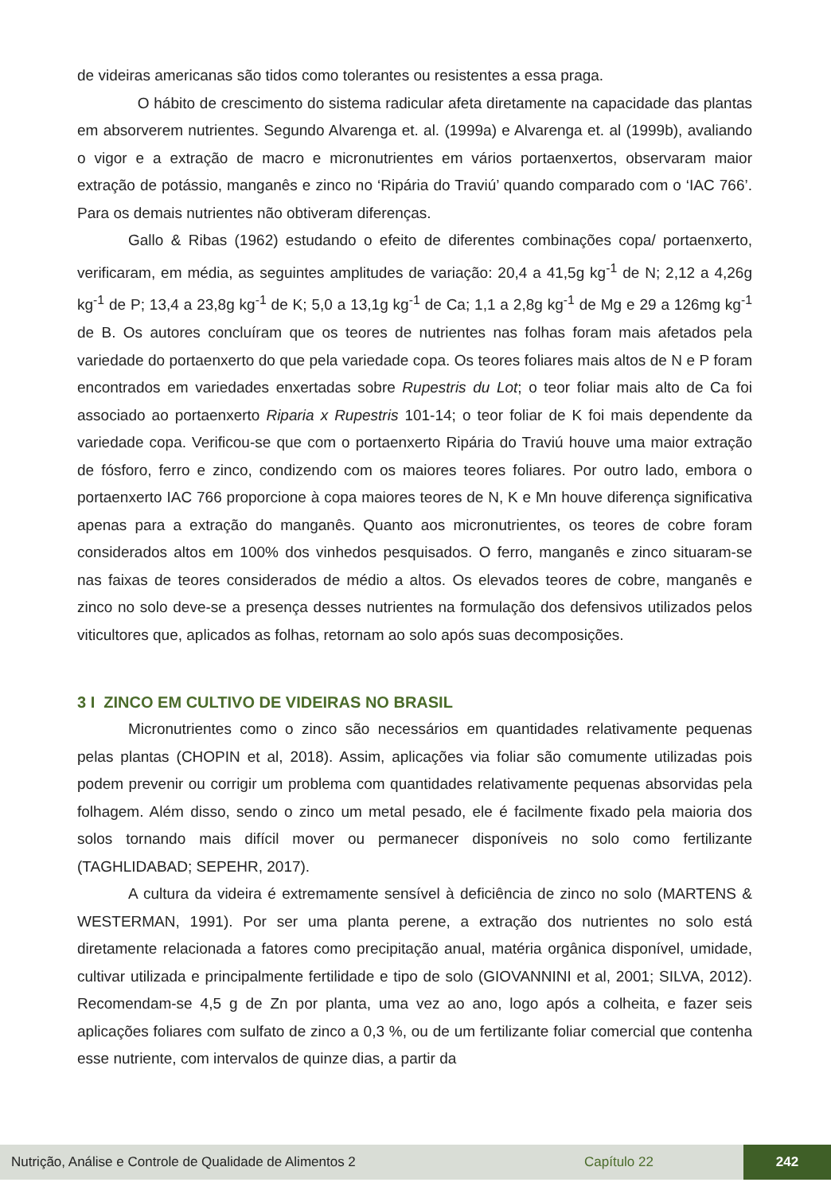de videiras americanas são tidos como tolerantes ou resistentes a essa praga.
O hábito de crescimento do sistema radicular afeta diretamente na capacidade das plantas em absorverem nutrientes. Segundo Alvarenga et. al. (1999a) e Alvarenga et. al (1999b), avaliando o vigor e a extração de macro e micronutrientes em vários portaenxertos, observaram maior extração de potássio, manganês e zinco no ‘Ripária do Traviú’ quando comparado com o ‘IAC 766’. Para os demais nutrientes não obtiveram diferenças.
Gallo & Ribas (1962) estudando o efeito de diferentes combinações copa/ portaenxerto, verificaram, em média, as seguintes amplitudes de variação: 20,4 a 41,5g kg<sup>-1</sup> de N; 2,12 a 4,26g kg<sup>-1</sup> de P; 13,4 a 23,8g kg<sup>-1</sup> de K; 5,0 a 13,1g kg<sup>-1</sup> de Ca; 1,1 a 2,8g kg<sup>-1</sup> de Mg e 29 a 126mg kg<sup>-1</sup> de B. Os autores concluíram que os teores de nutrientes nas folhas foram mais afetados pela variedade do portaenxerto do que pela variedade copa. Os teores foliares mais altos de N e P foram encontrados em variedades enxertadas sobre Rupestris du Lot; o teor foliar mais alto de Ca foi associado ao portaenxerto Riparia x Rupestris 101-14; o teor foliar de K foi mais dependente da variedade copa. Verificou-se que com o portaenxerto Ripária do Traviú houve uma maior extração de fósforo, ferro e zinco, condizendo com os maiores teores foliares. Por outro lado, embora o portaenxerto IAC 766 proporcione à copa maiores teores de N, K e Mn houve diferença significativa apenas para a extração do manganês. Quanto aos micronutrientes, os teores de cobre foram considerados altos em 100% dos vinhedos pesquisados. O ferro, manganês e zinco situaram-se nas faixas de teores considerados de médio a altos. Os elevados teores de cobre, manganês e zinco no solo deve-se a presença desses nutrientes na formulação dos defensivos utilizados pelos viticultores que, aplicados as folhas, retornam ao solo após suas decomposições.
3 I ZINCO EM CULTIVO DE VIDEIRAS NO BRASIL
Micronutrientes como o zinco são necessários em quantidades relativamente pequenas pelas plantas (CHOPIN et al, 2018). Assim, aplicações via foliar são comumente utilizadas pois podem prevenir ou corrigir um problema com quantidades relativamente pequenas absorvidas pela folhagem. Além disso, sendo o zinco um metal pesado, ele é facilmente fixado pela maioria dos solos tornando mais difícil mover ou permanecer disponíveis no solo como fertilizante (TAGHLIDABAD; SEPEHR, 2017).
A cultura da videira é extremamente sensível à deficiência de zinco no solo (MARTENS & WESTERMAN, 1991). Por ser uma planta perene, a extração dos nutrientes no solo está diretamente relacionada a fatores como precipitação anual, matéria orgânica disponível, umidade, cultivar utilizada e principalmente fertilidade e tipo de solo (GIOVANNINI et al, 2001; SILVA, 2012). Recomendam-se 4,5 g de Zn por planta, uma vez ao ano, logo após a colheita, e fazer seis aplicações foliares com sulfato de zinco a 0,3 %, ou de um fertilizante foliar comercial que contenha esse nutriente, com intervalos de quinze dias, a partir da
Nutrição, Análise e Controle de Qualidade de Alimentos 2 Capítulo 22 242